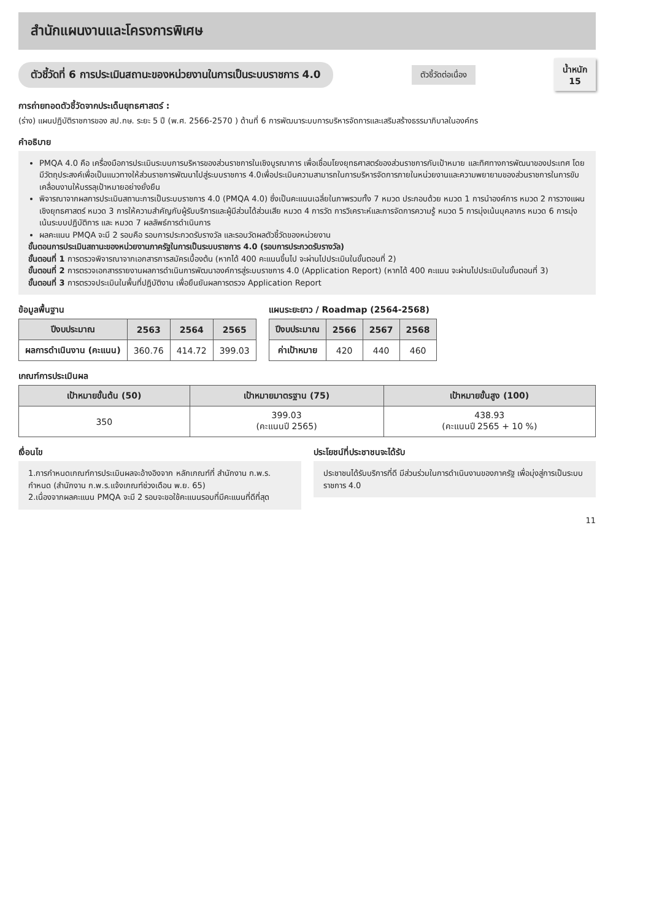สำนักแผนงานและโครงการพิเศษ
ตัวชี้วัดที่ 6 การประเมินสถานะของหน่วยงานในการเป็นระบบราชการ 4.0
ตัวชี้วัดต่อเนื่อง
น้ำหนัก
15
การถ่ายทอดตัวชี้วัดจากประเด็นยุทธศาสตร์ :
(ร่าง) แผนปฏิบัติราชการของ สป.กษ. ระยะ 5 ปี (พ.ศ. 2566-2570 ) ด้านที่ 6 การพัฒนาระบบการบริหารจัดการและเสริมสร้างธรรมาภิบาลในองค์กร
คำอธิบาย
PMQA 4.0 คือ เครื่องมือการประเมินระบบการบริหารของส่วนราชการในเชิงบูรณาการ เพื่อเชื่อมโยงยุทธศาสตร์ของส่วนราชการกับเป้าหมาย และทิศทางการพัฒนาของประเทศ โดยมีวัตถุประสงค์เพื่อเป็นแนวทางให้ส่วนราชการพัฒนาไปสู่ระบบราชการ 4.0เพื่อประเมินความสามารถในการบริหารจัดการภายในหน่วยงานและความพยายามของส่วนราชการในการขับเคลื่อนงานให้บรรลุเป้าหมายอย่างยั่งยืน
พิจารณาจากผลการประเมินสถานะการเป็นระบบราชการ 4.0 (PMQA 4.0) ซึ่งเป็นคะแนนเฉลี่ยในภาพรวมทั้ง 7 หมวด ประกอบด้วย หมวด 1 การนำองค์การ หมวด 2 การวางแผนเชิงยุทธศาสตร์ หมวด 3 การให้ความสำคัญกับผู้รับบริการและผู้มีส่วนได้ส่วนเสีย หมวด 4 การวัด การวิเคราะห์และการจัดการความรู้ หมวด 5 การมุ่งเน้นบุคลากร หมวด 6 การมุ่งเน้นระบบปฏิบัติการ และ หมวด 7 ผลลัพธ์การดำเนินการ
ผลคะแนน PMQA จะมี 2 รอบคือ รอบการประกวดรับรางวัล และรอบวัดผลตัวชี้วัดของหน่วยงาน
ขั้นตอนการประเมินสถานะของหน่วยงานภาครัฐในการเป็นระบบราชการ 4.0 (รอบการประกวดรับรางวัล)
ขั้นตอนที่ 1 การตรวจพิจารณาจากเอกสารการสมัครเบื้องต้น (หากได้ 400 คะแนนขึ้นไป จะผ่านไปประเมินในขั้นตอนที่ 2)
ขั้นตอนที่ 2 การตรวจเอกสารรายงานผลการดำเนินการพัฒนาองค์การสู่ระบบราชการ 4.0 (Application Report) (หากได้ 400 คะแนน จะผ่านไปประเมินในขั้นตอนที่ 3)
ขั้นตอนที่ 3 การตรวจประเมินในพื้นที่ปฏิบัติงาน เพื่อยืนยันผลการตรวจ Application Report
ข้อมูลพื้นฐาน
| ปีงบประมาณ | 2563 | 2564 | 2565 |
| --- | --- | --- | --- |
| ผลการดำเนินงาน (คะแนน) | 360.76 | 414.72 | 399.03 |
แผนระยะยาว / Roadmap (2564-2568)
| ปีงบประมาณ | 2566 | 2567 | 2568 |
| --- | --- | --- | --- |
| ค่าเป้าหมาย | 420 | 440 | 460 |
เกณฑ์การประเมินผล
| เป้าหมายขั้นต้น (50) | เป้าหมายมาตรฐาน (75) | เป้าหมายขั้นสูง (100) |
| --- | --- | --- |
| 350 | 399.03 (คะแนนปี 2565) | 438.93 (คะแนนปี 2565 + 10 %) |
เงื่อนไข
1.การกำหนดเกณฑ์การประเมินผลจะอ้างอิงจาก หลักเกณฑ์ที่ สำนักงาน ก.พ.ร. กำหนด (สำนักงาน ก.พ.ร.แจ้งเกณฑ์ช่วงเดือน พ.ย. 65)
2.เนื่องจากผลคะแนน PMQA จะมี 2 รอบจะขอใช้คะแนนรอบที่มีคะแนนที่ดีที่สุด
ประโยชน์ที่ประชาชนจะได้รับ
ประชาชนได้รับบริการที่ดี มีส่วนร่วมในการดำเนินงานของภาครัฐ เพื่อมุ่งสู่การเป็นระบบราชการ 4.0
11